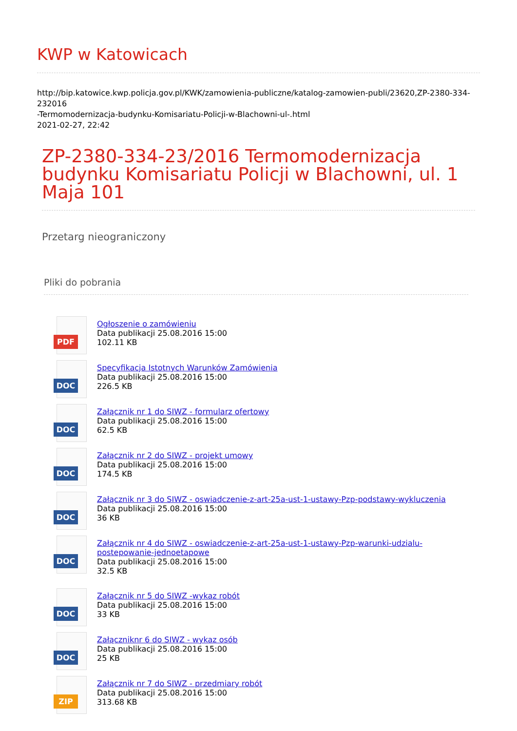KWP w Katowicach
http://bip.katowice.kwp.policja.gov.pl/KWK/zamowienia-publiczne/katalog-zamowien-publi/23620,ZP-2380-334-232016
-Termomodernizacja-budynku-Komisariatu-Policji-w-Blachowni-ul-.html
2021-02-27, 22:42
ZP-2380-334-23/2016 Termomodernizacja budynku Komisariatu Policji w Blachowni, ul. 1 Maja 101
Przetarg nieograniczony
Pliki do pobrania
PDF
Ogłoszenie o zamówieniu
Data publikacji 25.08.2016 15:00
102.11 KB
DOC
Specyfikacja Istotnych Warunków Zamówienia
Data publikacji 25.08.2016 15:00
226.5 KB
DOC
Załącznik nr 1 do SIWZ - formularz ofertowy
Data publikacji 25.08.2016 15:00
62.5 KB
DOC
Załącznik nr 2 do SIWZ - projekt umowy
Data publikacji 25.08.2016 15:00
174.5 KB
DOC
Załącznik nr 3 do SIWZ - oswiadczenie-z-art-25a-ust-1-ustawy-Pzp-podstawy-wykluczenia
Data publikacji 25.08.2016 15:00
36 KB
DOC
Załącznik nr 4 do SIWZ - oswiadczenie-z-art-25a-ust-1-ustawy-Pzp-warunki-udzialu-
postepowanie-jednoetapowe
Data publikacji 25.08.2016 15:00
32.5 KB
DOC
Załącznik nr 5 do SIWZ -wykaz robót
Data publikacji 25.08.2016 15:00
33 KB
DOC
Załączniknr 6 do SIWZ - wykaz osób
Data publikacji 25.08.2016 15:00
25 KB
ZIP
Załącznik nr 7 do SIWZ - przedmiary robót
Data publikacji 25.08.2016 15:00
313.68 KB